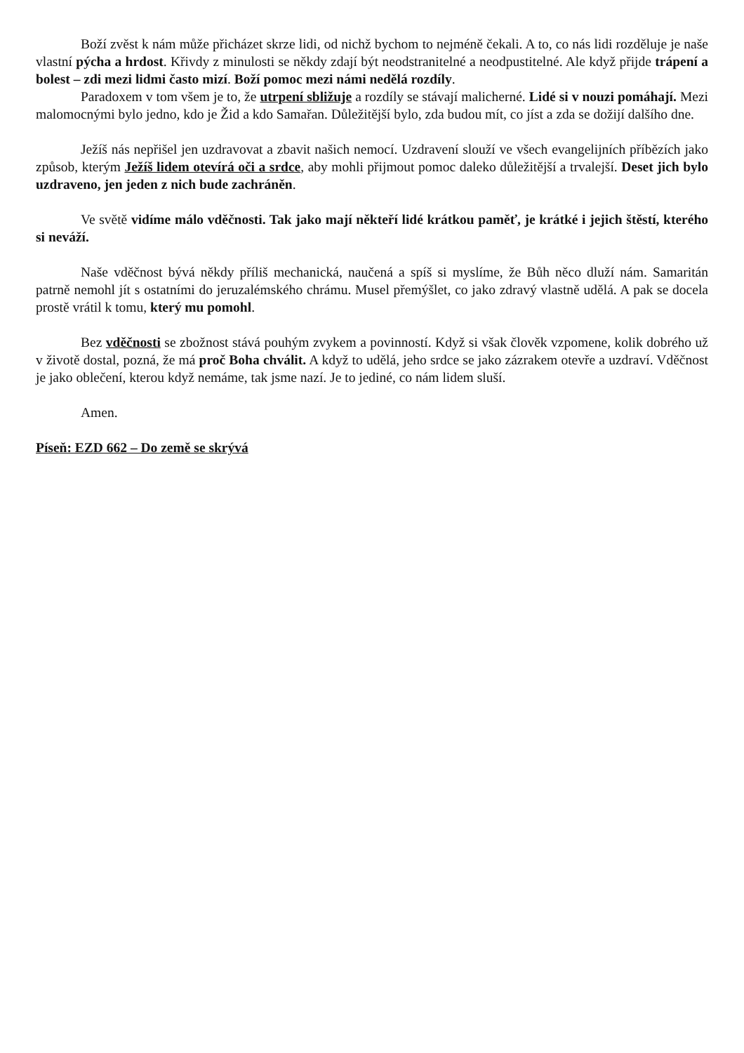Boží zvěst k nám může přicházet skrze lidi, od nichž bychom to nejméně čekali. A to, co nás lidi rozděluje je naše vlastní pýcha a hrdost. Křivdy z minulosti se někdy zdají být neodstranitelné a neodpustitelné. Ale když přijde trápení a bolest – zdi mezi lidmi často mizí. Boží pomoc mezi námi nedělá rozdíly.
Paradoxem v tom všem je to, že utrpení sbližuje a rozdíly se stávají malicherné. Lidé si v nouzi pomáhají. Mezi malomocnými bylo jedno, kdo je Žid a kdo Samařan. Důležitější bylo, zda budou mít, co jíst a zda se dožijí dalšího dne.
Ježíš nás nepřišel jen uzdravovat a zbavit našich nemocí. Uzdravení slouží ve všech evangelijních příbězích jako způsob, kterým Ježíš lidem otevírá oči a srdce, aby mohli přijmout pomoc daleko důležitější a trvalejší. Deset jich bylo uzdraveno, jen jeden z nich bude zachráněn.
Ve světě vidíme málo vděčnosti. Tak jako mají někteří lidé krátkou paměť, je krátké i jejich štěstí, kterého si neváží.
Naše vděčnost bývá někdy příliš mechanická, naučená a spíš si myslíme, že Bůh něco dluží nám. Samaritán patrně nemohl jít s ostatními do jeruzalémského chrámu. Musel přemýšlet, co jako zdravý vlastně udělá. A pak se docela prostě vrátil k tomu, který mu pomohl.
Bez vděčnosti se zbožnost stává pouhým zvykem a povinností. Když si však člověk vzpomene, kolik dobrého už v životě dostal, pozná, že má proč Boha chválit. A když to udělá, jeho srdce se jako zázrakem otevře a uzdraví. Vděčnost je jako oblečení, kterou když nemáme, tak jsme nazí. Je to jediné, co nám lidem sluší.
Amen.
Píseň: EZD 662 – Do země se skrývá